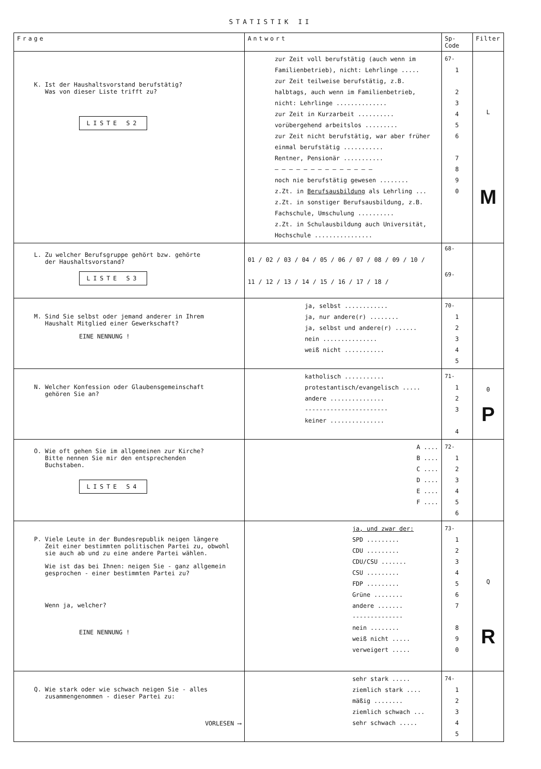STATISTIK II
| Frage | Antwort | Sp-Code | Filter |
| --- | --- | --- | --- |
| K. Ist der Haushaltsvorstand berufstätig? Was von dieser Liste trifft zu? LISTE S2 | zur Zeit voll berufstätig (auch wenn im Familienbetrieb), nicht: Lehrlinge ..... zur Zeit teilweise berufstätig, z.B. halbtags, auch wenn im Familienbetrieb, nicht: Lehrlinge .............. zur Zeit in Kurzarbeit .......... vorübergehend arbeitslos ......... zur Zeit nicht berufstätig, war aber früher einmal berufstätig ........... Rentner, Pensionär ........... — — — — — — — — — — — — — — noch nie berufstätig gewesen ........ z.Zt. in Berufsausbildung als Lehrling ... z.Zt. in sonstiger Berufsausbildung, z.B. Fachschule, Umschulung .......... z.Zt. in Schulausbildung auch Universität, Hochschule ................ | 67- 1 2 3 4 5 6 7 8 9 0 | L M |
| L. Zu welcher Berufsgruppe gehört bzw. gehörte der Haushaltsvorstand? LISTE S3 | 01 / 02 / 03 / 04 / 05 / 06 / 07 / 08 / 09 / 10 / 11 / 12 / 13 / 14 / 15 / 16 / 17 / 18 / | 68- 69- | |
| M. Sind Sie selbst oder jemand anderer in Ihrem Haushalt Mitglied einer Gewerkschaft? EINE NENNUNG ! | ja, selbst ............ ja, nur andere(r) ........ ja, selbst und andere(r) ...... nein ............... weiß nicht ........... | 70- 1 2 3 4 5 | |
| N. Welcher Konfession oder Glaubensgemeinschaft gehören Sie an? | katholisch ........... protestantisch/evangelisch ..... andere ............... ----------------------- keiner ............... | 71- 1 2 3 4 | 0 P |
| O. Wie oft gehen Sie im allgemeinen zur Kirche? Bitte nennen Sie mir den entsprechenden Buchstaben. LISTE S4 | A .... B .... C .... D .... E .... F .... | 72- 1 2 3 4 5 6 | |
| P. Viele Leute in der Bundesrepublik neigen längere Zeit einer bestimmten politischen Partei zu, obwohl sie auch ab und zu eine andere Partei wählen. Wie ist das bei Ihnen: neigen Sie - ganz allgemein gesprochen - einer bestimmten Partei zu? Wenn ja, welcher? EINE NENNUNG ! | ja, und zwar der: SPD ......... CDU ......... CDU/CSU ....... CSU ......... FDP ......... Grüne ........ andere ....... -------------- nein ........ weiß nicht ..... verweigert ..... | 73- 1 2 3 4 5 6 7 8 9 0 | Q R |
| Q. Wie stark oder wie schwach neigen Sie - alles zusammengenommen - dieser Partei zu: VORLESEN ⟶ | sehr stark ..... ziemlich stark .... mäßig ........ ziemlich schwach ... sehr schwach ..... | 74- 1 2 3 4 5 | |